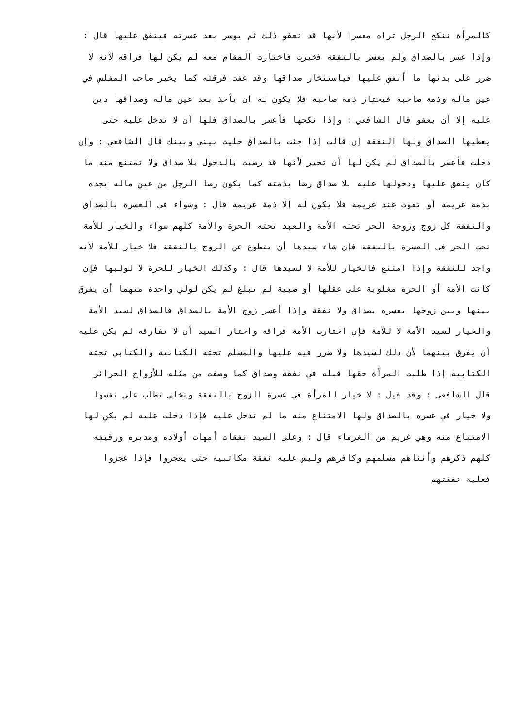كالمرأة تنكح الرجل تراه معسرا لأنها قد تعفو ذلك ثم يوسر بعد عسرته فينفق عليها قال :
وإذا عسر بالصداق ولم يعسر بالنفقة فخيرت فاختارت المقام معه لم يكن لها فراقه لأنه لا
ضرر على بدنها ما أنفق عليها فياستئخار صداقها وقد عفت فرقته كما يخير صاحب المفلس في
عين ماله وذمة صاحبه فيختار ذمة صاحبه فلا يكون له أن يأخذ بعد عين ماله وصداقها دين
عليه إلا أن يعفو قال الشافعي : وإذا نكحها فأعسر بالصداق فلها أن لا تدخل عليه حتى
يعطيها الصداق ولها النفقة إن قالت إذا جئت بالصداق خليت بيني وبينك قال الشافعي : وإن
دخلت فأعسر بالصداق لم يكن لها أن تخير لأنها قد رضيت بالدخول بلا صداق ولا تمتنع منه ما
كان ينفق عليها ودخولها عليه بلا صداق رضا بذمته كما يكون رضا الرجل من عين ماله يجده
بذمة غريمه أو تفوت عند غريمه فلا يكون له إلا ذمة غريمه قال : وسواء في العسرة بالصداق
والنفقة كل زوج وزوجة الحر تحته الأمة والعبد تحته الحرة والأمة كلهم سواء والخيار للأمة
تحت الحر في العسرة بالنفقة فإن شاء سيدها أن يتطوع عن الزوج بالنفقة فلا خيار للأمة لأنه
واجد للنفقة وإذا امتنع فالخيار للأمة لا لسيدها قال : وكذلك الخيار للحرة لا لوليها فإن
كانت الأمة أو الحرة مغلوبة على عقلها أو صبية لم تبلغ لم يكن لولي واحدة منهما أن يفرق
بينها وبين زوجها بعسره بصداق ولا نفقة وإذا أعسر زوج الأمة بالصداق فالصداق لسيد الأمة
والخيار لسيد الأمة لا للأمة فإن اختارت الأمة فراقه واختار السيد أن لا تفارقه لم يكن عليه
أن يفرق بينهما لأن ذلك لسيدها ولا ضرر فيه عليها والمسلم تحته الكتابية والكتابي تحته
الكتابية إذا طلبت المرأة حقها قبله في نفقة وصداق كما وصفت من مثله للأزواج الحرائر
قال الشافعي : وقد قيل : لا خيار للمرأة في عسرة الزوج بالنفقة وتخلى تطلب على نفسها
ولا خيار في عسره بالصداق ولها الامتناع منه ما لم تدخل عليه فإذا دخلت عليه لم يكن لها
الامتناع منه وهي غريم من الغرماء قال : وعلى السيد نفقات أمهات أولاده ومدبره ورقيقه
كلهم ذكرهم وأنثاهم مسلمهم وكافرهم وليس عليه نفقة مكاتبيه حتى يعجزوا فإذا عجزوا
فعليه نفقتهم